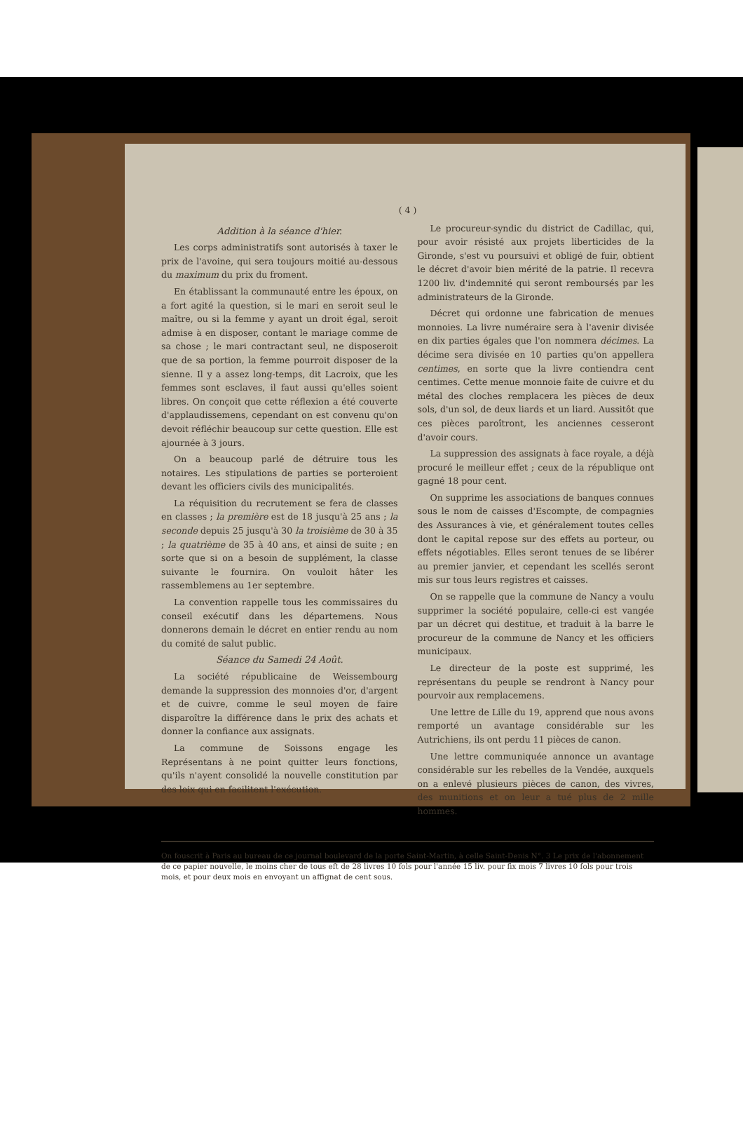( 4 )
Addition à la séance d'hier.
Les corps administratifs sont autorisés à taxer le prix de l'avoine, qui sera toujours moitié au-dessous du maximum du prix du froment.
En établissant la communauté entre les époux, on a fort agité la question, si le mari en seroit seul le maître, ou si la femme y ayant un droit égal, seroit admise à en disposer, contant le mariage comme de sa chose ; le mari contractant seul, ne disposeroit que de sa portion, la femme pourroit disposer de la sienne. Il y a assez long-temps, dit Lacroix, que les femmes sont esclaves, il faut aussi qu'elles soient libres. On conçoit que cette réflexion a été couverte d'applaudissemens, cependant on est convenu qu'on devoit réfléchir beaucoup sur cette question. Elle est ajournée à 3 jours.
On a beaucoup parlé de détruire tous les notaires. Les stipulations de parties se porteroient devant les officiers civils des municipalités.
La réquisition du recrutement se fera de classes en classes ; la première est de 18 jusqu'à 25 ans ; la seconde depuis 25 jusqu'à 30 la troisième de 30 à 35 ; la quatrième de 35 à 40 ans, et ainsi de suite ; en sorte que si on a besoin de supplément, la classe suivante le fournira. On vouloit hâter les rassemblemens au 1er septembre.
La convention rappelle tous les commissaires du conseil exécutif dans les départemens. Nous donnerons demain le décret en entier rendu au nom du comité de salut public.
Séance du Samedi 24 Août.
La société républicaine de Weissembourg demande la suppression des monnoies d'or, d'argent et de cuivre, comme le seul moyen de faire disparoître la différence dans le prix des achats et donner la confiance aux assignats.
La commune de Soissons engage les Représentans à ne point quitter leurs fonctions, qu'ils n'ayent consolidé la nouvelle constitution par des loix qui en facilitent l'exécution.
Le procureur-syndic du district de Cadillac, qui, pour avoir résisté aux projets liberticides de la Gironde, s'est vu poursuivi et obligé de fuir, obtient le décret d'avoir bien mérité de la patrie. Il recevra 1200 liv. d'indemnité qui seront remboursés par les administrateurs de la Gironde.
Décret qui ordonne une fabrication de menues monnoies. La livre numéraire sera à l'avenir divisée en dix parties égales que l'on nommera décimes. La décime sera divisée en 10 parties qu'on appellera centimes, en sorte que la livre contiendra cent centimes. Cette menue monnoie faite de cuivre et du métal des cloches remplacera les pièces de deux sols, d'un sol, de deux liards et un liard. Aussitôt que ces pièces paroîtront, les anciennes cesseront d'avoir cours.
La suppression des assignats à face royale, a déjà procuré le meilleur effet ; ceux de la république ont gagné 18 pour cent.
On supprime les associations de banques connues sous le nom de caisses d'Escompte, de compagnies des Assurances à vie, et généralement toutes celles dont le capital repose sur des effets au porteur, ou effets négotiables. Elles seront tenues de se libérer au premier janvier, et cependant les scellés seront mis sur tous leurs registres et caisses.
On se rappelle que la commune de Nancy a voulu supprimer la société populaire, celle-ci est vangée par un décret qui destitue, et traduit à la barre le procureur de la commune de Nancy et les officiers municipaux.
Le directeur de la poste est supprimé, les représentans du peuple se rendront à Nancy pour pourvoir aux remplacemens.
Une lettre de Lille du 19, apprend que nous avons remporté un avantage considérable sur les Autrichiens, ils ont perdu 11 pièces de canon.
Une lettre communiquée annonce un avantage considérable sur les rebelles de la Vendée, auxquels on a enlevé plusieurs pièces de canon, des vivres, des munitions et on leur a tué plus de 2 mille hommes.
On fouscrit à Paris au bureau de ce journal boulevard de la porte Saint-Martin, à celle Saint-Denis N°. 3 Le prix de l'abonnement de ce papier nouvelle, le moins cher de tous eft de 28 livres 10 fols pour l'année 15 liv. pour fix mois 7 livres 10 fols pour trois mois, et pour deux mois en envoyant un affignat de cent sous.